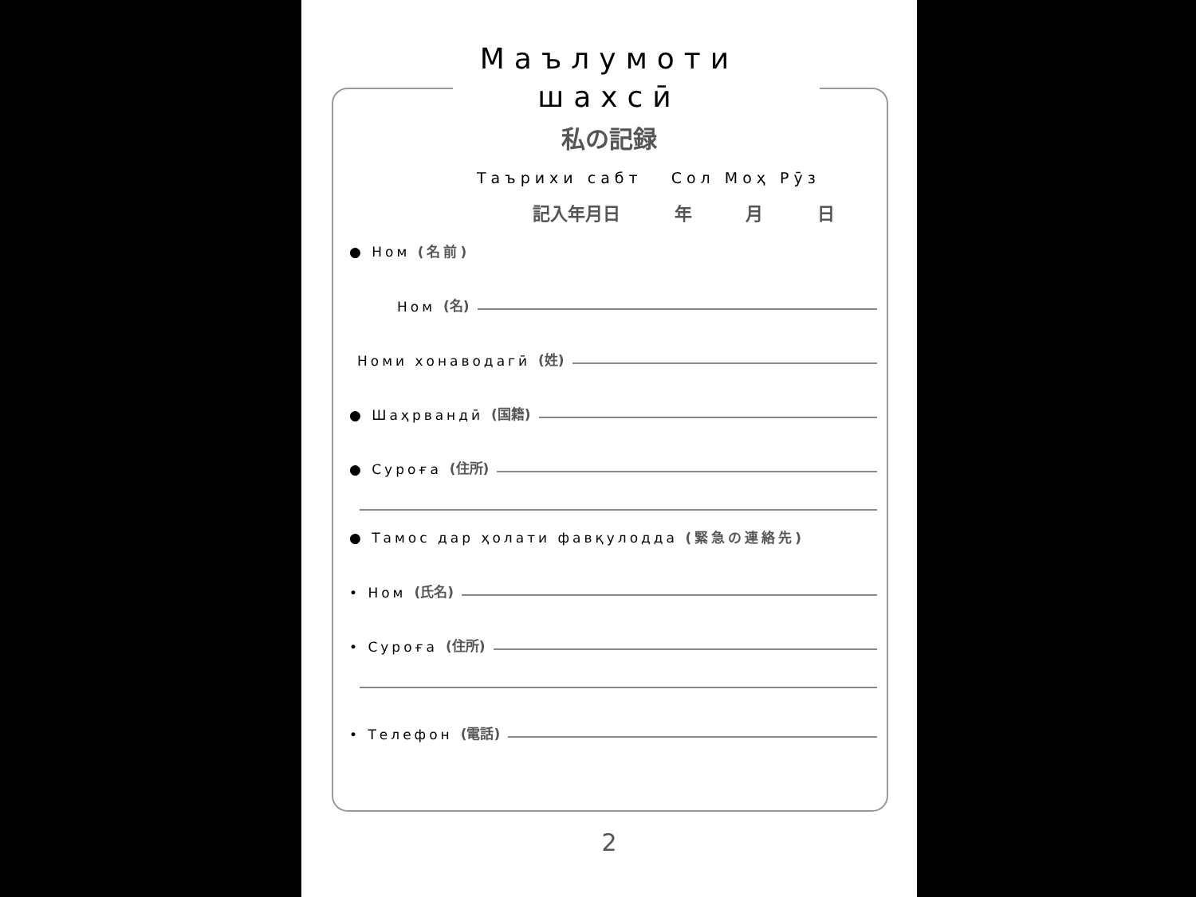Маълумоти
шахсӣ
私の記録
Таърихи сабт Сол Моҳ Рӯз
記入年月日 年 月 日
● Ном (名前)
Ном (名)
Номи хонаводагӣ (姓)
● Шаҳрвандӣ (国籍)
● Суроға (住所)
● Тамос дар ҳолати фавқулодда (緊急の連絡先)
• Ном (氏名)
• Суроға (住所)
• Телефон (電話)
2